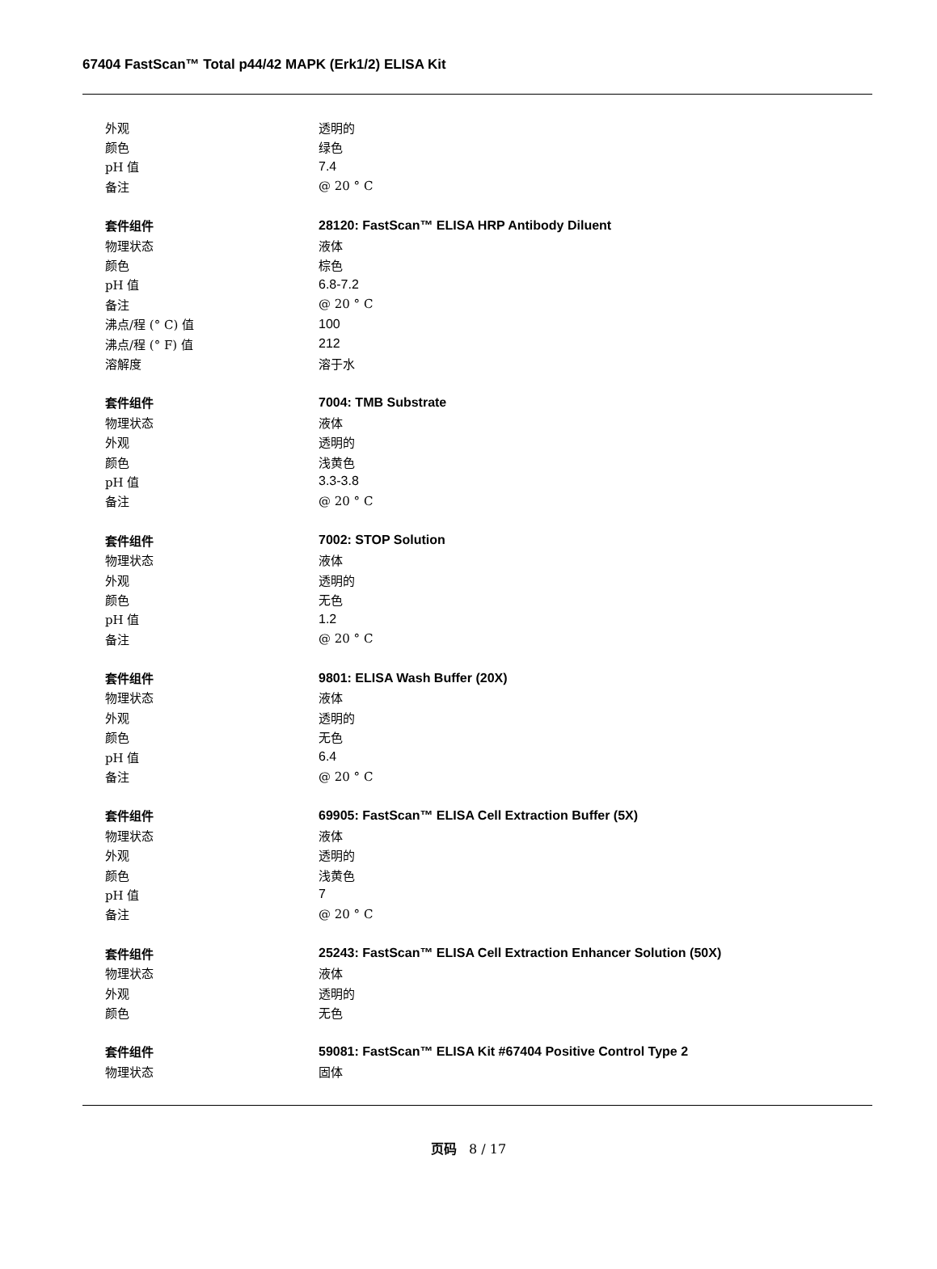67404 FastScan™ Total p44/42 MAPK (Erk1/2) ELISA Kit
| 外观 | 透明的 |
| 颜色 | 绿色 |
| pH 值 | 7.4 |
| 备注 | @ 20 ° C |
| 套件组件 | 28120: FastScan™ ELISA HRP Antibody Diluent |
| 物理状态 | 液体 |
| 颜色 | 棕色 |
| pH 值 | 6.8-7.2 |
| 备注 | @ 20 ° C |
| 沸点/程 (° C) 值 | 100 |
| 沸点/程 (° F) 值 | 212 |
| 溶解度 | 溶于水 |
| 套件组件 | 7004: TMB Substrate |
| 物理状态 | 液体 |
| 外观 | 透明的 |
| 颜色 | 浅黄色 |
| pH 值 | 3.3-3.8 |
| 备注 | @ 20 ° C |
| 套件组件 | 7002: STOP Solution |
| 物理状态 | 液体 |
| 外观 | 透明的 |
| 颜色 | 无色 |
| pH 值 | 1.2 |
| 备注 | @ 20 ° C |
| 套件组件 | 9801: ELISA Wash Buffer (20X) |
| 物理状态 | 液体 |
| 外观 | 透明的 |
| 颜色 | 无色 |
| pH 值 | 6.4 |
| 备注 | @ 20 ° C |
| 套件组件 | 69905: FastScan™ ELISA Cell Extraction Buffer (5X) |
| 物理状态 | 液体 |
| 外观 | 透明的 |
| 颜色 | 浅黄色 |
| pH 值 | 7 |
| 备注 | @ 20 ° C |
| 套件组件 | 25243: FastScan™ ELISA Cell Extraction Enhancer Solution (50X) |
| 物理状态 | 液体 |
| 外观 | 透明的 |
| 颜色 | 无色 |
| 套件组件 | 59081: FastScan™ ELISA Kit #67404 Positive Control Type 2 |
| 物理状态 | 固体 |
页码 8 / 17